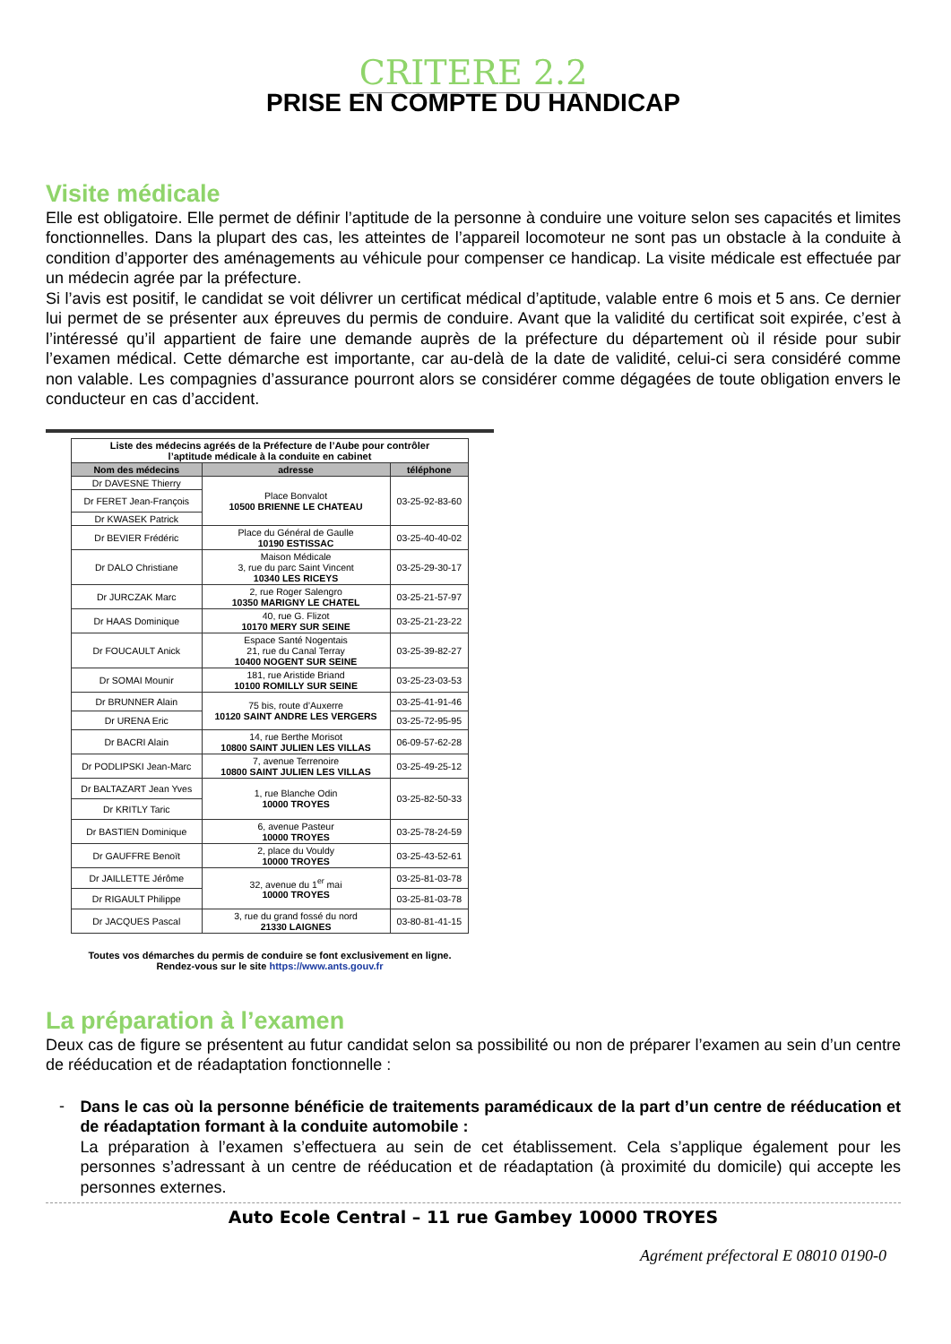CRITERE 2.2
PRISE EN COMPTE DU HANDICAP
Visite médicale
Elle est obligatoire. Elle permet de définir l’aptitude de la personne à conduire une voiture selon ses capacités et limites fonctionnelles. Dans la plupart des cas, les atteintes de l’appareil locomoteur ne sont pas un obstacle à la conduite à condition d’apporter des aménagements au véhicule pour compenser ce handicap. La visite médicale est effectuée par un médecin agrée par la préfecture.
Si l’avis est positif, le candidat se voit délivrer un certificat médical d’aptitude, valable entre 6 mois et 5 ans. Ce dernier lui permet de se présenter aux épreuves du permis de conduire. Avant que la validité du certificat soit expirée, c’est à l’intéressé qu’il appartient de faire une demande auprès de la préfecture du département où il réside pour subir l’examen médical. Cette démarche est importante, car au-delà de la date de validité, celui-ci sera considéré comme non valable. Les compagnies d’assurance pourront alors se considérer comme dégagées de toute obligation envers le conducteur en cas d’accident.
| Liste des médecins agréés de la Préfecture de l’Aube pour contrôler l’aptitude médicale à la conduite en cabinet | | |
| Nom des médecins | adresse | téléphone |
| Dr DAVESNE Thierry | Place Bonvalot 10500 BRIENNE LE CHATEAU | 03-25-92-83-60 |
| Dr FERET Jean-François | | |
| Dr KWASEK Patrick | | |
| Dr BEVIER Frédéric | Place du Général de Gaulle 10190 ESTISSAC | 03-25-40-40-02 |
| Dr DALO Christiane | Maison Médicale 3, rue du parc Saint Vincent 10340 LES RICEYS | 03-25-29-30-17 |
| Dr JURCZAK Marc | 2, rue Roger Salengro 10350 MARIGNY LE CHATEL | 03-25-21-57-97 |
| Dr HAAS Dominique | 40, rue G. Flizot 10170 MERY SUR SEINE | 03-25-21-23-22 |
| Dr FOUCAULT Anick | Espace Santé Nogentais 21, rue du Canal Terray 10400 NOGENT SUR SEINE | 03-25-39-82-27 |
| Dr SOMAI Mounir | 181, rue Aristide Briand 10100 ROMILLY SUR SEINE | 03-25-23-03-53 |
| Dr BRUNNER Alain | 75 bis, route d’Auxerre 10120 SAINT ANDRE LES VERGERS | 03-25-41-91-46 |
| Dr URENA Eric | | 03-25-72-95-95 |
| Dr BACRI Alain | 14, rue Berthe Morisot 10800 SAINT JULIEN LES VILLAS | 06-09-57-62-28 |
| Dr PODLIPSKI Jean-Marc | 7, avenue Terrenoire 10800 SAINT JULIEN LES VILLAS | 03-25-49-25-12 |
| Dr BALTAZART Jean Yves | 1, rue Blanche Odin 10000 TROYES | 03-25-82-50-33 |
| Dr KRITLY Taric | | |
| Dr BASTIEN Dominique | 6, avenue Pasteur 10000 TROYES | 03-25-78-24-59 |
| Dr GAUFFRE Benoït | 2, place du Vouldy 10000 TROYES | 03-25-43-52-61 |
| Dr JAILLETTE Jérôme | 32, avenue du 1<sup>er</sup> mai 10000 TROYES | 03-25-81-03-78 |
| Dr RIGAULT Philippe | | 03-25-81-03-78 |
| Dr JACQUES Pascal | 3, rue du grand fossé du nord 21330 LAIGNES | 03-80-81-41-15 |
Toutes vos démarches du permis de conduire se font exclusivement en ligne.
Rendez-vous sur le site https://www.ants.gouv.fr
La préparation à l’examen
Deux cas de figure se présentent au futur candidat selon sa possibilité ou non de préparer l’examen au sein d’un centre de rééducation et de réadaptation fonctionnelle :
-
Dans le cas où la personne bénéficie de traitements paramédicaux de la part d’un centre de rééducation et de réadaptation formant à la conduite automobile :
La préparation à l’examen s’effectuera au sein de cet établissement. Cela s’applique également pour les personnes s’adressant à un centre de rééducation et de réadaptation (à proximité du domicile) qui accepte les personnes externes.
Auto Ecole Central – 11 rue Gambey 10000 TROYES
Agrément préfectoral E 08010 0190-0